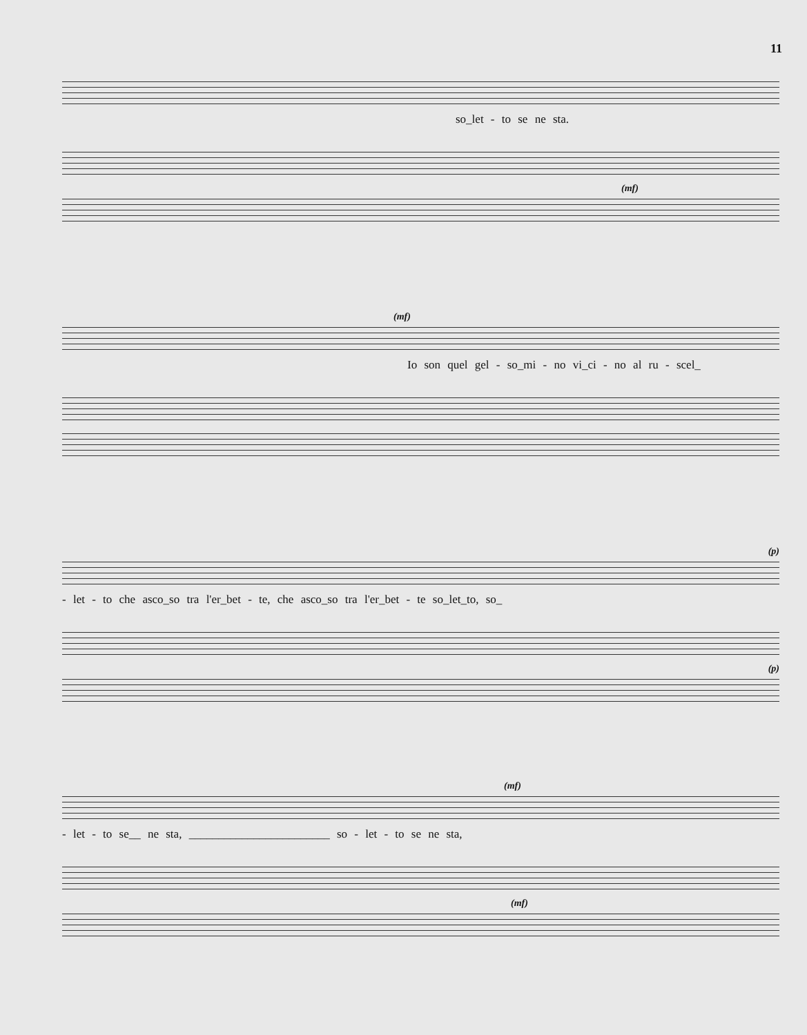11
so_let - to se ne sta.
(mf)
(mf)
Io son quel gel - so_mi - no vi_ci - no al ru - scel_
(p)
- let - to che asco_so tra l'er_bet - te, che asco_so tra l'er_bet - te so_let_to, so_
(p)
(mf)
- let - to se__ ne sta, ________________________ so - let - to se ne sta,
(mf)